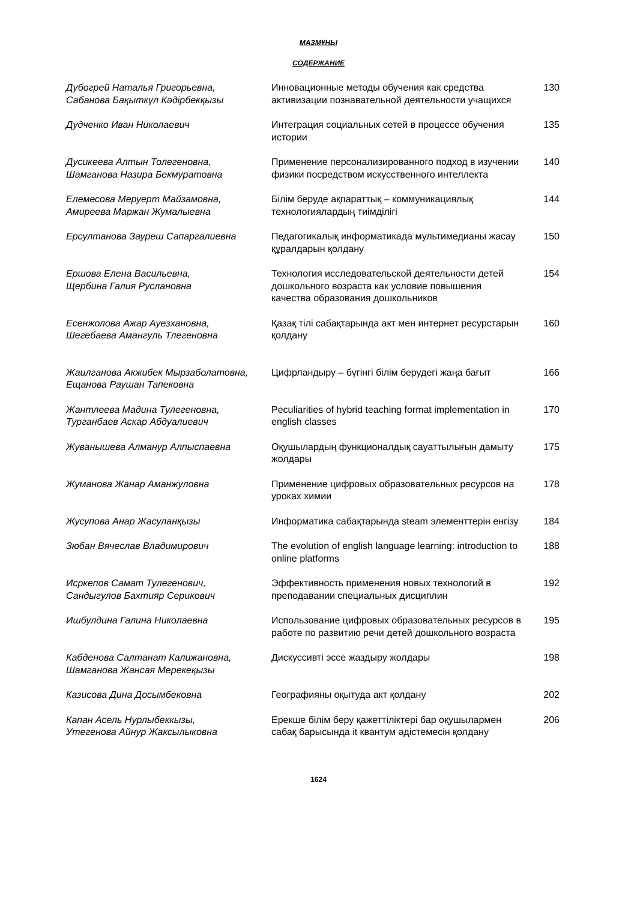МАЗМҰНЫ
СОДЕРЖАНИЕ
| Дубогрей Наталья Григорьевна, Сабанова Бақыткүл Кәдірбекқызы | Инновационные методы обучения как средства активизации познавательной деятельности учащихся | 130 |
| Дудченко Иван Николаевич | Интеграция социальных сетей в процессе обучения истории | 135 |
| Дусикеева Алтын Толегеновна, Шамганова Назира Бекмуратовна | Применение персонализированного подход в изучении физики посредством искусственного интеллекта | 140 |
| Елемесова Меруерт Майзамовна, Амиреева Маржан Жумалыевна | Білім беруде ақпараттық – коммуникациялық технологиялардың тиімділігі | 144 |
| Ерсултанова Зауреш Сапаргалиевна | Педагогикалық информатикада мультимедианы жасау құралдарын қолдану | 150 |
| Ершова Елена Васильевна, Щербина Галия Руслановна | Технология исследовательской деятельности детей дошкольного возраста как условие повышения качества образования дошкольников | 154 |
| Есенжолова Ажар Ауезхановна, Шегебаева Амангуль Тлегеновна | Қазақ тілі сабақтарында акт мен интернет ресурстарын қолдану | 160 |
| Жаилганова Акжибек Мырзаболатовна, Ещанова Раушан Тапековна | Цифрландыру – бүгінгі білім берудегі жаңа бағыт | 166 |
| Жантлеева Мадина Тулегеновна, Турганбаев Аскар Абдуалиевич | Peculiarities of hybrid teaching format implementation in english classes | 170 |
| Жуванышева Алманур Алпыспаевна | Оқушылардың функционалдық сауаттылығын дамыту жолдары | 175 |
| Жуманова Жанар Аманжуловна | Применение цифровых образовательных ресурсов на уроках химии | 178 |
| Жусупова Анар Жасуланқызы | Информатика сабақтарында steam элементтерін енгізу | 184 |
| Зюбан Вячеслав Владимирович | The evolution of english language learning: introduction to online platforms | 188 |
| Исркепов Самат Тулегенович, Сандыгулов Бахтияр Серикович | Эффективность применения новых технологий в преподавании специальных дисциплин | 192 |
| Ишбулдина Галина Николаевна | Использование цифровых образовательных ресурсов в работе по развитию речи детей дошкольного возраста | 195 |
| Кабденова Салтанат Калижановна, Шамганова Жансая Мерекеқызы | Дискуссивті эссе жаздыру жолдары | 198 |
| Казисова Дина Досымбековна | Географияны оқытуда акт қолдану | 202 |
| Капан Асель Нурлыбеккызы, Утегенова Айнур Жаксылыковна | Ерекше білім беру қажеттіліктері бар оқушылармен сабақ барысында it квантум әдістемесін қолдану | 206 |
1624